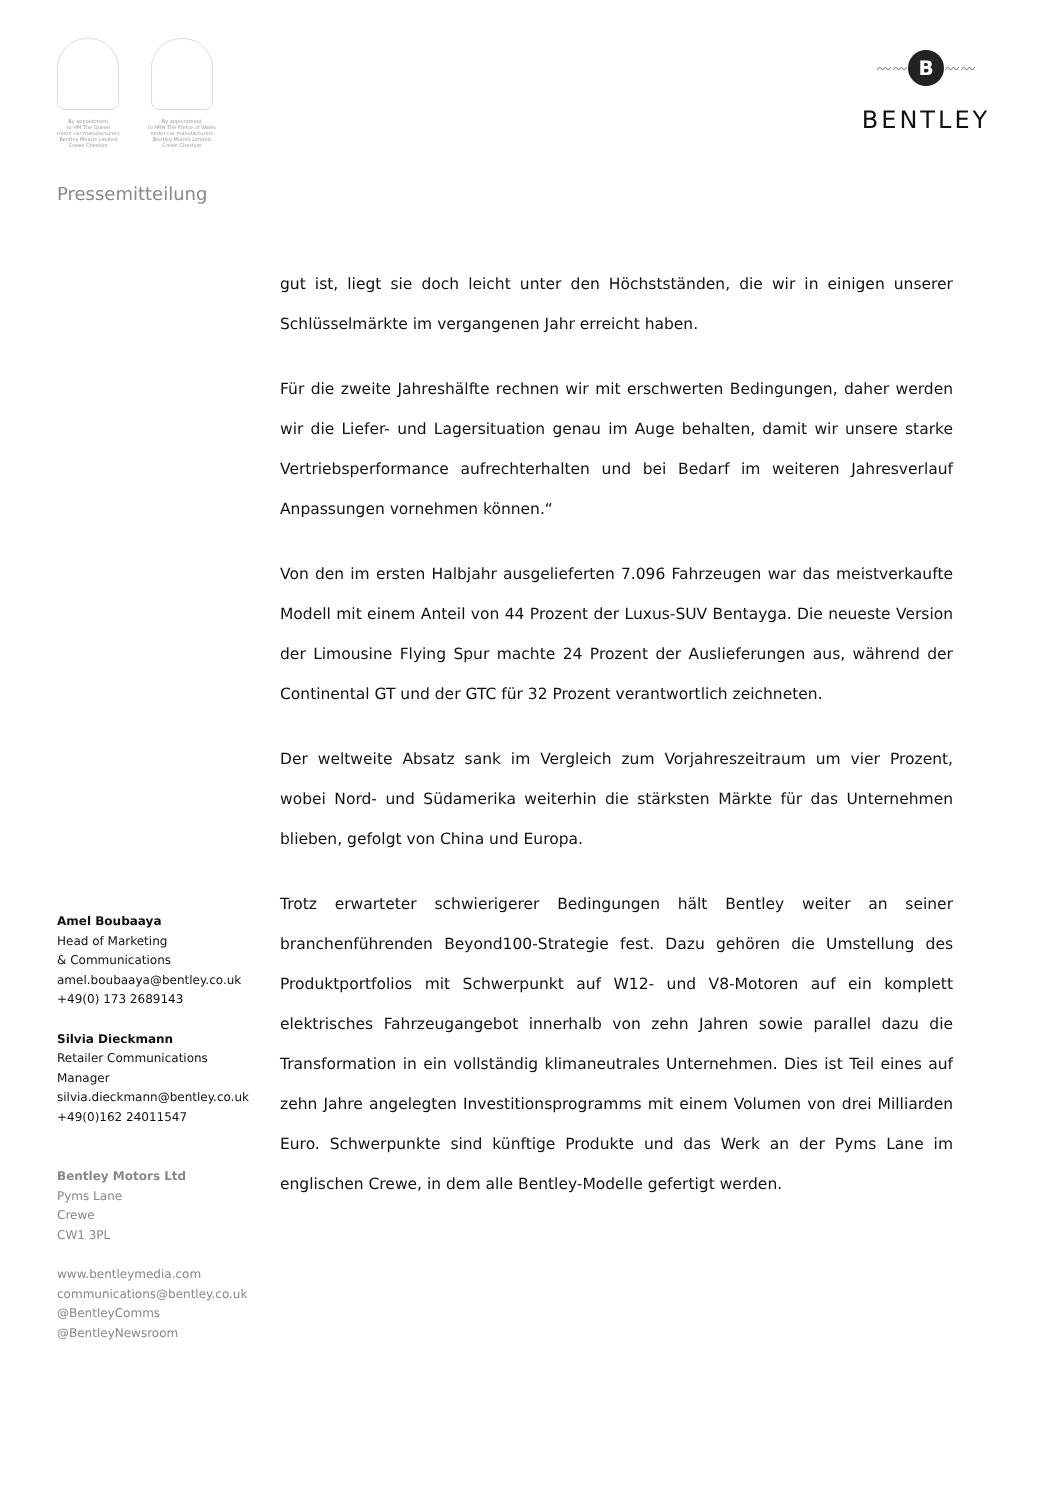By appointment
to HM The Queen
motor car manufacturers
Bentley Motors Limited
Crewe Cheshire
By appointment
to HRH The Prince of Wales
motor car manufacturers
Bentley Motors Limited
Crewe Cheshire
〰〰
B
〰〰
BENTLEY
Pressemitteilung
Amel Boubaaya
Head of Marketing
& Communications
amel.boubaaya@bentley.co.uk
+49(0) 173 2689143
Silvia Dieckmann
Retailer Communications
Manager
silvia.dieckmann@bentley.co.uk
+49(0)162 24011547
Bentley Motors Ltd
Pyms Lane
Crewe
CW1 3PL
www.bentleymedia.com
communications@bentley.co.uk
@BentleyComms
@BentleyNewsroom
gut ist, liegt sie doch leicht unter den Höchstständen, die wir in einigen unserer Schlüsselmärkte im vergangenen Jahr erreicht haben.
Für die zweite Jahreshälfte rechnen wir mit erschwerten Bedingungen, daher werden wir die Liefer- und Lagersituation genau im Auge behalten, damit wir unsere starke Vertriebsperformance aufrechterhalten und bei Bedarf im weiteren Jahresverlauf Anpassungen vornehmen können.“
Von den im ersten Halbjahr ausgelieferten 7.096 Fahrzeugen war das meistverkaufte Modell mit einem Anteil von 44 Prozent der Luxus-SUV Bentayga. Die neueste Version der Limousine Flying Spur machte 24 Prozent der Auslieferungen aus, während der Continental GT und der GTC für 32 Prozent verantwortlich zeichneten.
Der weltweite Absatz sank im Vergleich zum Vorjahreszeitraum um vier Prozent, wobei Nord- und Südamerika weiterhin die stärksten Märkte für das Unternehmen blieben, gefolgt von China und Europa.
Trotz erwarteter schwierigerer Bedingungen hält Bentley weiter an seiner branchenführenden Beyond100-Strategie fest. Dazu gehören die Umstellung des Produktportfolios mit Schwerpunkt auf W12- und V8-Motoren auf ein komplett elektrisches Fahrzeugangebot innerhalb von zehn Jahren sowie parallel dazu die Transformation in ein vollständig klimaneutrales Unternehmen. Dies ist Teil eines auf zehn Jahre angelegten Investitionsprogramms mit einem Volumen von drei Milliarden Euro. Schwerpunkte sind künftige Produkte und das Werk an der Pyms Lane im englischen Crewe, in dem alle Bentley-Modelle gefertigt werden.